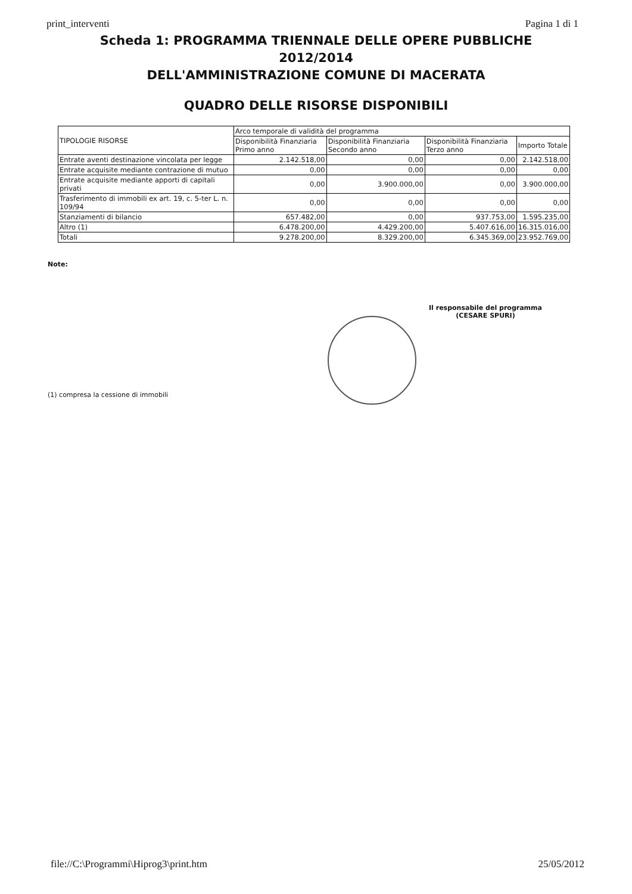print_interventi Pagina 1 di 1
Scheda 1: PROGRAMMA TRIENNALE DELLE OPERE PUBBLICHE
2012/2014
DELL'AMMINISTRAZIONE COMUNE DI MACERATA
QUADRO DELLE RISORSE DISPONIBILI
| TIPOLOGIE RISORSE | Arco temporale di validità del programma | | | |
| --- | --- | --- | --- | --- |
| | Disponibilità Finanziaria Primo anno | Disponibilità Finanziaria Secondo anno | Disponibilità Finanziaria Terzo anno | Importo Totale |
| Entrate aventi destinazione vincolata per legge | 2.142.518,00 | 0,00 | 0,00 | 2.142.518,00 |
| Entrate acquisite mediante contrazione di mutuo | 0,00 | 0,00 | 0,00 | 0,00 |
| Entrate acquisite mediante apporti di capitali privati | 0,00 | 3.900.000,00 | 0,00 | 3.900.000,00 |
| Trasferimento di immobili ex art. 19, c. 5-ter L. n. 109/94 | 0,00 | 0,00 | 0,00 | 0,00 |
| Stanziamenti di bilancio | 657.482,00 | 0,00 | 937.753,00 | 1.595.235,00 |
| Altro (1) | 6.478.200,00 | 4.429.200,00 | 5.407.616,00 | 16.315.016,00 |
| Totali | 9.278.200,00 | 8.329.200,00 | 6.345.369,00 | 23.952.769,00 |
Note:
Il responsabile del programma
(CESARE SPURI)
(1) compresa la cessione di immobili
file://C:\Programmi\Hiprog3\print.htm 25/05/2012